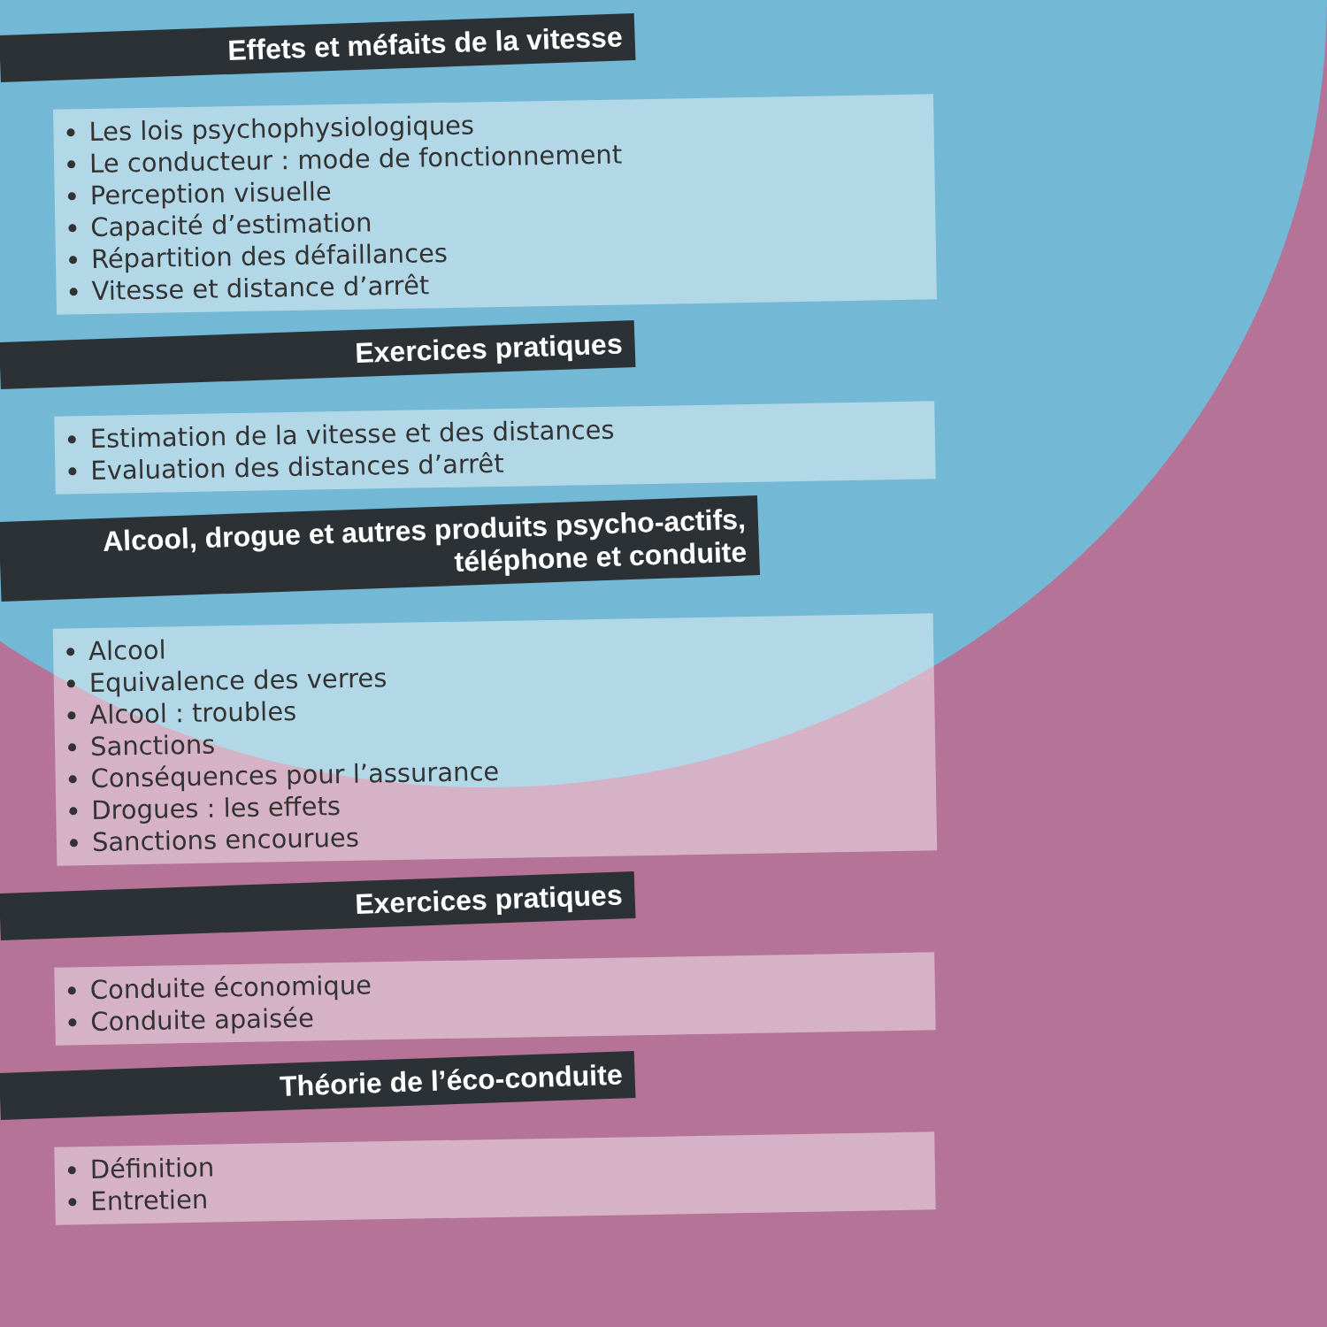Effets et méfaits de la vitesse
Les lois psychophysiologiques
Le conducteur : mode de fonctionnement
Perception visuelle
Capacité d’estimation
Répartition des défaillances
Vitesse et distance d’arrêt
Exercices pratiques
Estimation de la vitesse et des distances
Evaluation des distances d’arrêt
Alcool, drogue et autres produits psycho-actifs,
téléphone et conduite
Alcool
Equivalence des verres
Alcool : troubles
Sanctions
Conséquences pour l’assurance
Drogues : les effets
Sanctions encourues
Exercices pratiques
Conduite économique
Conduite apaisée
Théorie de l’éco-conduite
Définition
Entretien